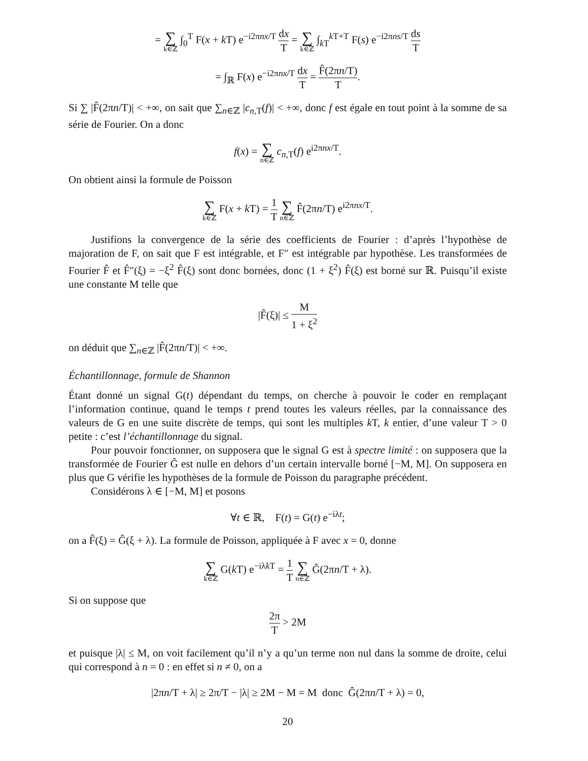= ∑ k∈ℤ ∫<sub>0</sub><sup>T</sup> F(x + k T) e<sup>−i2πnx/T</sup> dx T = ∑ k∈ℤ ∫<sub>k T</sub><sup>k T+T</sup> F(s) e<sup>−i2πns/T</sup> ds T
= ∫<sub>ℝ</sub> F(x) e<sup>−i2πnx/T</sup> dx T = F̂(2πn/T) T.
Si ∑ |F̂(2πn/T)| < +∞, on sait que ∑<sub>n∈ℤ</sub> |c<sub>n,T</sub>(f)| < +∞, donc f est égale en tout point à la somme de sa série de Fourier. On a donc
f(x) = ∑ n∈ℤ c<sub>n,T</sub>(f) e<sup>i2πnx/T</sup>.
On obtient ainsi la formule de Poisson
∑ k∈ℤ F(x + k T) = 1 T ∑ n∈ℤ F̂(2πn/T) e<sup>i2πnx/T</sup>.
Justifions la convergence de la série des coefficients de Fourier : d’après l’hypothèse de majoration de F, on sait que F est intégrable, et F″ est intégrable par hypothèse. Les transformées de Fourier F̂ et F̂″(ξ) = −ξ<sup>2</sup> F̂(ξ) sont donc bornées, donc (1 + ξ<sup>2</sup>) F̂(ξ) est borné sur ℝ. Puisqu’il existe une constante M telle que
|F̂(ξ)| ≤ M 1 + ξ<sup>2</sup>
on déduit que ∑<sub>n∈ℤ</sub> |F̂(2πn/T)| < +∞.
Échantillonnage, formule de Shannon
Étant donné un signal G(t) dépendant du temps, on cherche à pouvoir le coder en remplaçant l’information continue, quand le temps t prend toutes les valeurs réelles, par la connaissance des valeurs de G en une suite discrète de temps, qui sont les multiples k T, k entier, d’une valeur T > 0 petite : c’est l’échantillonnage du signal.
Pour pouvoir fonctionner, on supposera que le signal G est à spectre limité : on supposera que la transformée de Fourier Ĝ est nulle en dehors d’un certain intervalle borné [−M, M]. On supposera en plus que G vérifie les hypothèses de la formule de Poisson du paragraphe précédent.
Considérons λ ∈ [−M, M] et posons
∀t ∈ ℝ, F(t) = G(t) e<sup>−iλt</sup>;
on a F̂(ξ) = Ĝ(ξ + λ). La formule de Poisson, appliquée à F avec x = 0, donne
∑ k∈ℤ G(k T) e<sup>−iλk T</sup> = 1 T ∑ n∈ℤ Ĝ(2πn/T + λ).
Si on suppose que
2π T > 2M
et puisque |λ| ≤ M, on voit facilement qu’il n’y a qu’un terme non nul dans la somme de droite, celui qui correspond à n = 0 : en effet si n ≠ 0, on a
|2πn/T + λ| ≥ 2π/T − |λ| ≥ 2M − M = M donc Ĝ(2πn/T + λ) = 0,
20